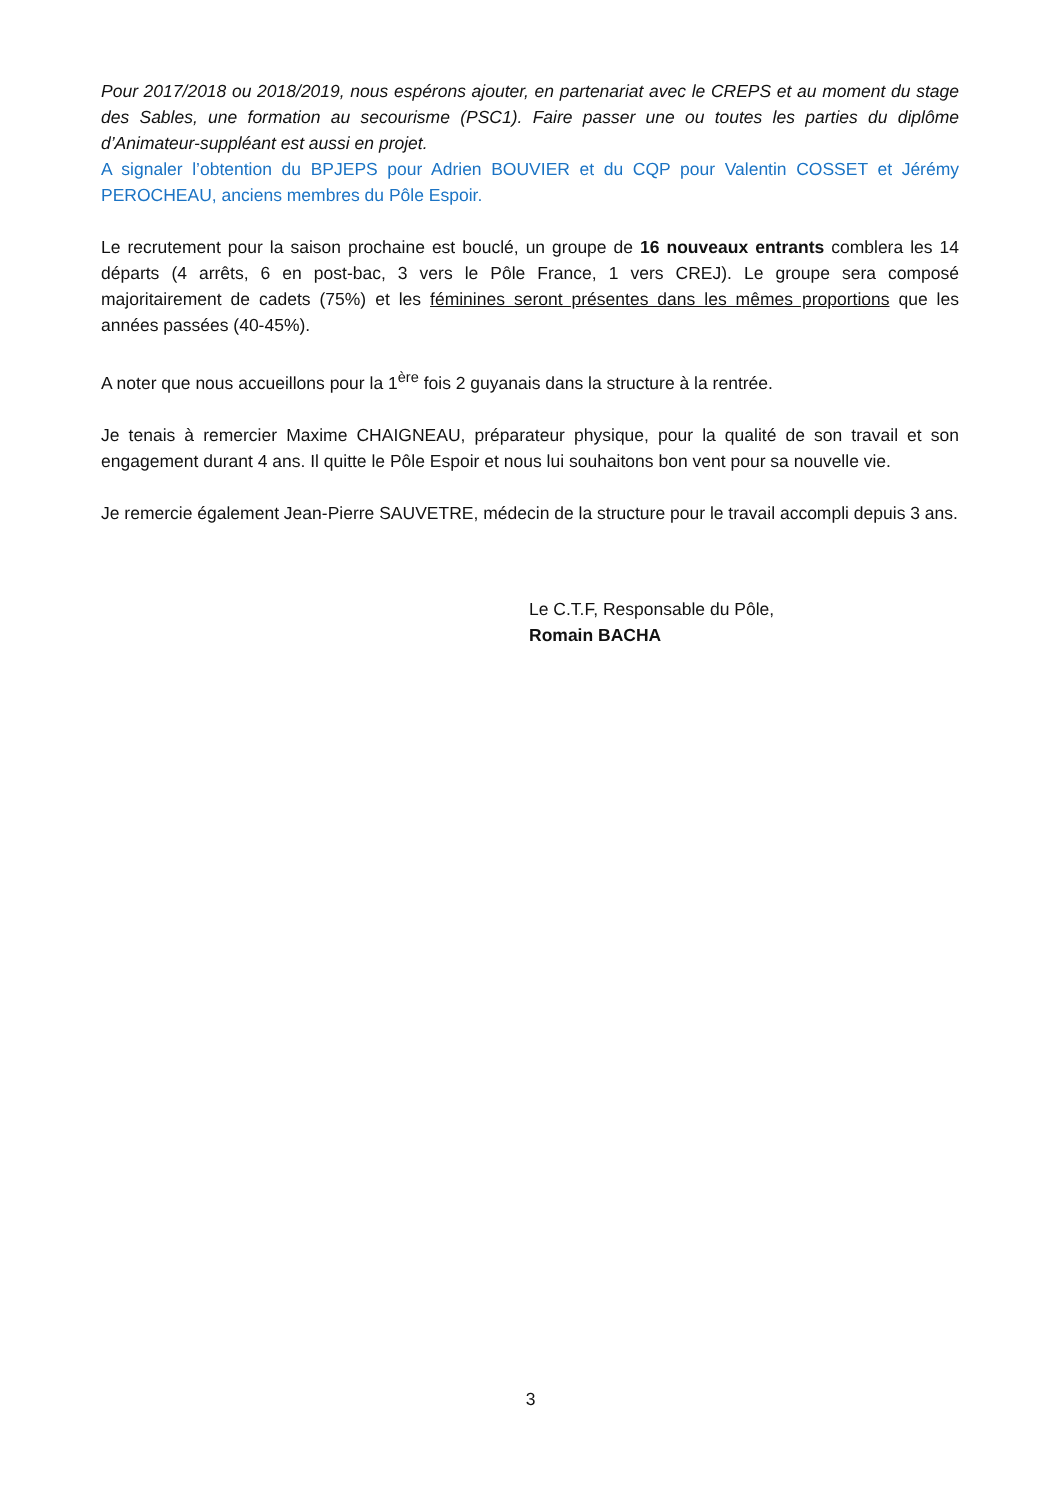Pour 2017/2018 ou 2018/2019, nous espérons ajouter, en partenariat avec le CREPS et au moment du stage des Sables, une formation au secourisme (PSC1). Faire passer une ou toutes les parties du diplôme d’Animateur-suppléant est aussi en projet.
A signaler l’obtention du BPJEPS pour Adrien BOUVIER et du CQP pour Valentin COSSET et Jérémy PEROCHEAU, anciens membres du Pôle Espoir.
Le recrutement pour la saison prochaine est bouclé, un groupe de 16 nouveaux entrants comblera les 14 départs (4 arrêts, 6 en post-bac, 3 vers le Pôle France, 1 vers CREJ). Le groupe sera composé majoritairement de cadets (75%) et les féminines seront présentes dans les mêmes proportions que les années passées (40-45%).
A noter que nous accueillons pour la 1<sup>ère</sup> fois 2 guyanais dans la structure à la rentrée.
Je tenais à remercier Maxime CHAIGNEAU, préparateur physique, pour la qualité de son travail et son engagement durant 4 ans. Il quitte le Pôle Espoir et nous lui souhaitons bon vent pour sa nouvelle vie.
Je remercie également Jean-Pierre SAUVETRE, médecin de la structure pour le travail accompli depuis 3 ans.
Le C.T.F, Responsable du Pôle,
Romain BACHA
3